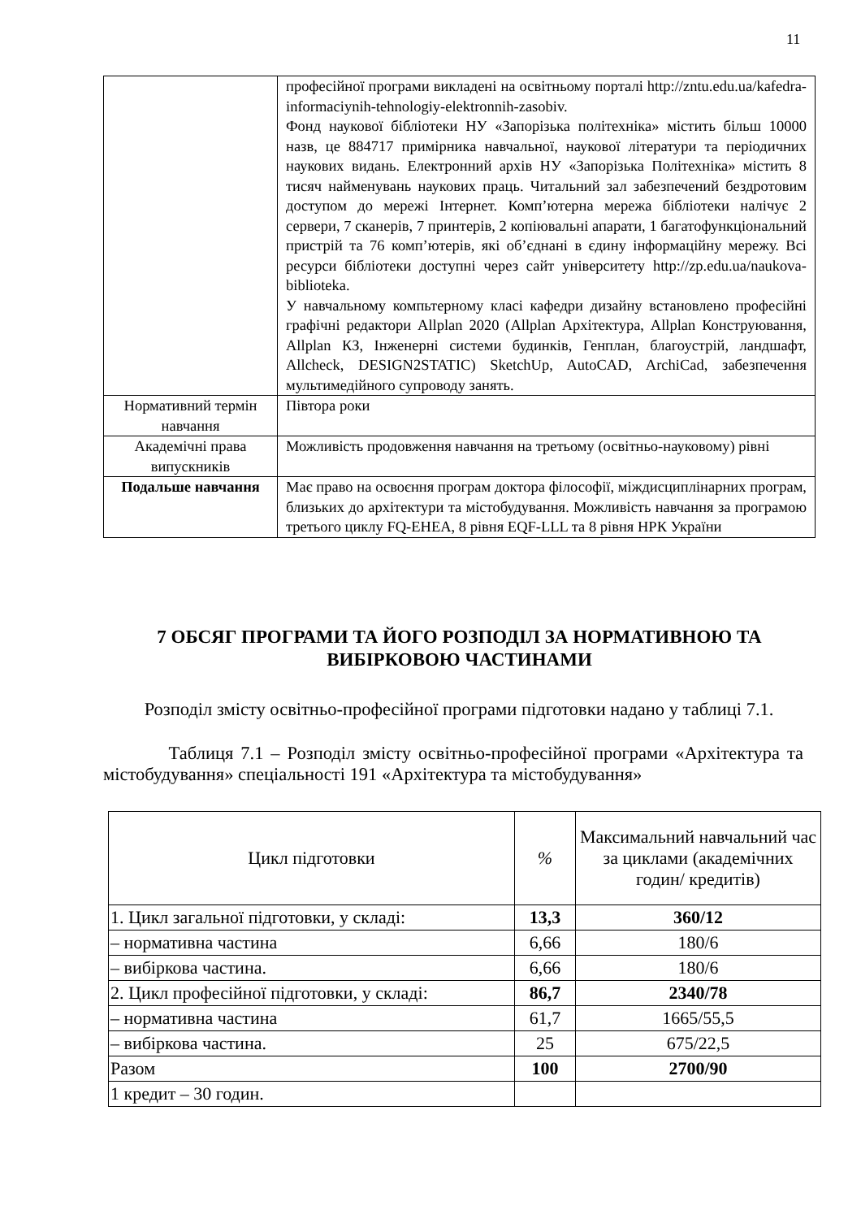11
| | професійної програми викладені на освітньому порталі http://zntu.edu.ua/kafedra-informaciynih-tehnologiy-elektronnih-zasobiv. Фонд наукової бібліотеки НУ «Запорізька політехніка» містить більш 10000 назв, це 884717 примірника навчальної, наукової літератури та періодичних наукових видань. Електронний архів НУ «Запорізька Політехніка» містить 8 тисяч найменувань наукових праць. Читальний зал забезпечений бездротовим доступом до мережі Інтернет. Комп’ютерна мережа бібліотеки налічує 2 сервери, 7 сканерів, 7 принтерів, 2 копіювальні апарати, 1 багатофункціональний пристрій та 76 комп’ютерів, які об’єднані в єдину інформаційну мережу. Всі ресурси бібліотеки доступні через сайт університету http://zp.edu.ua/naukova-biblioteka. У навчальному компьтерному класі кафедри дизайну встановлено професійні графічні редактори Allplan 2020 (Allplan Архітектура, Allplan Конструювання, Allplan КЗ, Інженерні системи будинків, Генплан, благоустрій, ландшафт, Allcheck, DESIGN2STATIC) SketchUp, AutoCAD, ArchiCad, забезпечення мультимедійного супроводу занять. |
| Нормативний термін навчання | Півтора роки |
| Академічні права випускників | Можливість продовження навчання на третьому (освітньо-науковому) рівні |
| Подальше навчання | Має право на освоєння програм доктора філософії, міждисциплінарних програм, близьких до архітектури та містобудування. Можливість навчання за програмою третього циклу FQ-EHEA, 8 рівня EQF-LLL та 8 рівня НРК України |
7 ОБСЯГ ПРОГРАМИ ТА ЙОГО РОЗПОДІЛ ЗА НОРМАТИВНОЮ ТА ВИБІРКОВОЮ ЧАСТИНАМИ
Розподіл змісту освітньо-професійної програми підготовки надано у таблиці 7.1.
Таблиця 7.1 – Розподіл змісту освітньо-професійної програми «Архітектура та містобудування» спеціальності 191 «Архітектура та містобудування»
| Цикл підготовки | % | Максимальний навчальний час за циклами (академічних годин/ кредитів) |
| --- | --- | --- |
| 1. Цикл загальної підготовки, у складі: | 13,3 | 360/12 |
| – нормативна частина | 6,66 | 180/6 |
| – вибіркова частина. | 6,66 | 180/6 |
| 2. Цикл професійної підготовки, у складі: | 86,7 | 2340/78 |
| – нормативна частина | 61,7 | 1665/55,5 |
| – вибіркова частина. | 25 | 675/22,5 |
| Разом | 100 | 2700/90 |
| 1 кредит – 30 годин. | | |